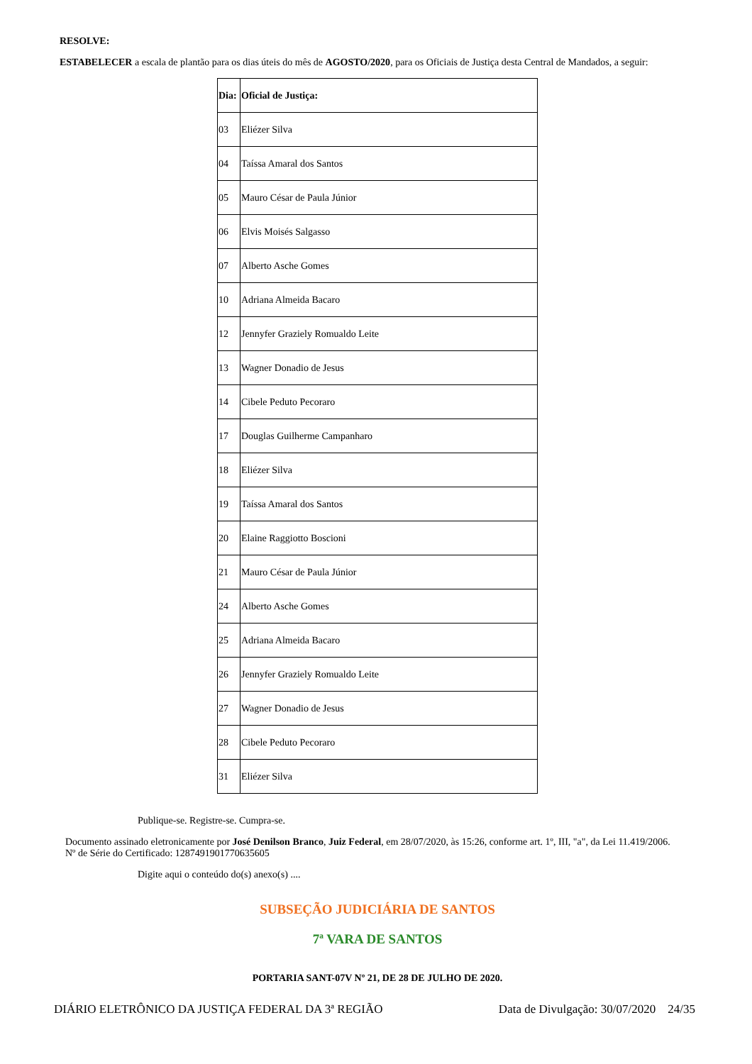RESOLVE:
ESTABELECER a escala de plantão para os dias úteis do mês de AGOSTO/2020, para os Oficiais de Justiça desta Central de Mandados, a seguir:
| Dia: | Oficial de Justiça: |
| 03 | Eliézer Silva |
| 04 | Taíssa Amaral dos Santos |
| 05 | Mauro César de Paula Júnior |
| 06 | Elvis Moisés Salgasso |
| 07 | Alberto Asche Gomes |
| 10 | Adriana Almeida Bacaro |
| 12 | Jennyfer Graziely Romualdo Leite |
| 13 | Wagner Donadio de Jesus |
| 14 | Cibele Peduto Pecoraro |
| 17 | Douglas Guilherme Campanharo |
| 18 | Eliézer Silva |
| 19 | Taíssa Amaral dos Santos |
| 20 | Elaine Raggiotto Boscioni |
| 21 | Mauro César de Paula Júnior |
| 24 | Alberto Asche Gomes |
| 25 | Adriana Almeida Bacaro |
| 26 | Jennyfer Graziely Romualdo Leite |
| 27 | Wagner Donadio de Jesus |
| 28 | Cibele Peduto Pecoraro |
| 31 | Eliézer Silva |
Publique-se. Registre-se. Cumpra-se.
Documento assinado eletronicamente por José Denilson Branco, Juiz Federal, em 28/07/2020, às 15:26, conforme art. 1º, III, "a", da Lei 11.419/2006.
Nº de Série do Certificado: 1287491901770635605
Digite aqui o conteúdo do(s) anexo(s) ....
SUBSEÇÃO JUDICIÁRIA DE SANTOS
7ª VARA DE SANTOS
PORTARIA SANT-07V Nº 21, DE 28 DE JULHO DE 2020.
DIÁRIO ELETRÔNICO DA JUSTIÇA FEDERAL DA 3ª REGIÃO Data de Divulgação: 30/07/2020 24/35